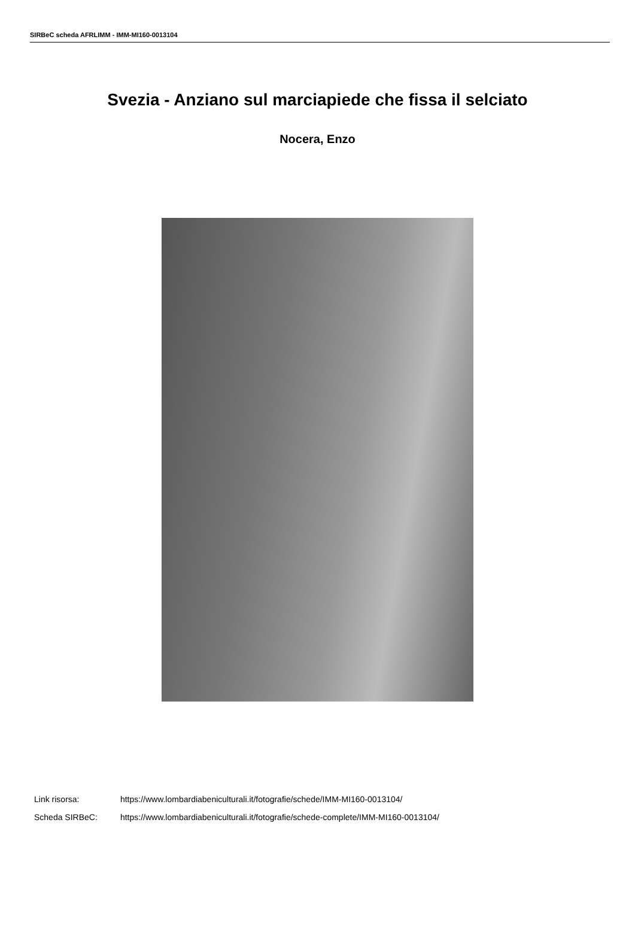SIRBeC scheda AFRLIMM - IMM-MI160-0013104
Svezia - Anziano sul marciapiede che fissa il selciato
Nocera, Enzo
Link risorsa: https://www.lombardiabeniculturali.it/fotografie/schede/IMM-MI160-0013104/
Scheda SIRBeC: https://www.lombardiabeniculturali.it/fotografie/schede-complete/IMM-MI160-0013104/